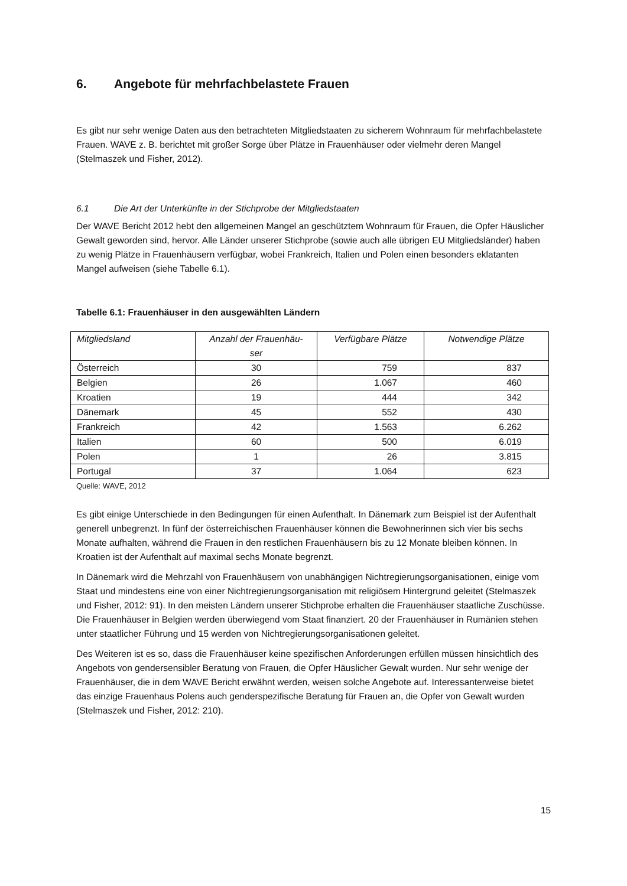6. Angebote für mehrfachbelastete Frauen
Es gibt nur sehr wenige Daten aus den betrachteten Mitgliedstaaten zu sicherem Wohnraum für mehrfachbelastete Frauen. WAVE z. B. berichtet mit großer Sorge über Plätze in Frauenhäuser oder vielmehr deren Mangel (Stelmaszek und Fisher, 2012).
6.1 Die Art der Unterkünfte in der Stichprobe der Mitgliedstaaten
Der WAVE Bericht 2012 hebt den allgemeinen Mangel an geschütztem Wohnraum für Frauen, die Opfer Häuslicher Gewalt geworden sind, hervor. Alle Länder unserer Stichprobe (sowie auch alle übrigen EU Mitgliedsländer) haben zu wenig Plätze in Frauenhäusern verfügbar, wobei Frankreich, Italien und Polen einen besonders eklatanten Mangel aufweisen (siehe Tabelle 6.1).
Tabelle 6.1: Frauenhäuser in den ausgewählten Ländern
| Mitgliedsland | Anzahl der Frauenhäu- ser | Verfügbare Plätze | Notwendige Plätze |
| --- | --- | --- | --- |
| Österreich | 30 | 759 | 837 |
| Belgien | 26 | 1.067 | 460 |
| Kroatien | 19 | 444 | 342 |
| Dänemark | 45 | 552 | 430 |
| Frankreich | 42 | 1.563 | 6.262 |
| Italien | 60 | 500 | 6.019 |
| Polen | 1 | 26 | 3.815 |
| Portugal | 37 | 1.064 | 623 |
Quelle: WAVE, 2012
Es gibt einige Unterschiede in den Bedingungen für einen Aufenthalt. In Dänemark zum Beispiel ist der Aufenthalt generell unbegrenzt. In fünf der österreichischen Frauenhäuser können die Bewohnerinnen sich vier bis sechs Monate aufhalten, während die Frauen in den restlichen Frauenhäusern bis zu 12 Monate bleiben können. In Kroatien ist der Aufenthalt auf maximal sechs Monate begrenzt.
In Dänemark wird die Mehrzahl von Frauenhäusern von unabhängigen Nichtregierungsorganisationen, einige vom Staat und mindestens eine von einer Nichtregierungsorganisation mit religiösem Hintergrund geleitet (Stelmaszek und Fisher, 2012: 91). In den meisten Ländern unserer Stichprobe erhalten die Frauenhäuser staatliche Zuschüsse. Die Frauenhäuser in Belgien werden überwiegend vom Staat finanziert. 20 der Frauenhäuser in Rumänien stehen unter staatlicher Führung und 15 werden von Nichtregierungsorganisationen geleitet.
Des Weiteren ist es so, dass die Frauenhäuser keine spezifischen Anforderungen erfüllen müssen hinsichtlich des Angebots von gendersensibler Beratung von Frauen, die Opfer Häuslicher Gewalt wurden. Nur sehr wenige der Frauenhäuser, die in dem WAVE Bericht erwähnt werden, weisen solche Angebote auf. Interessanterweise bietet das einzige Frauenhaus Polens auch genderspezifische Beratung für Frauen an, die Opfer von Gewalt wurden (Stelmaszek und Fisher, 2012: 210).
15